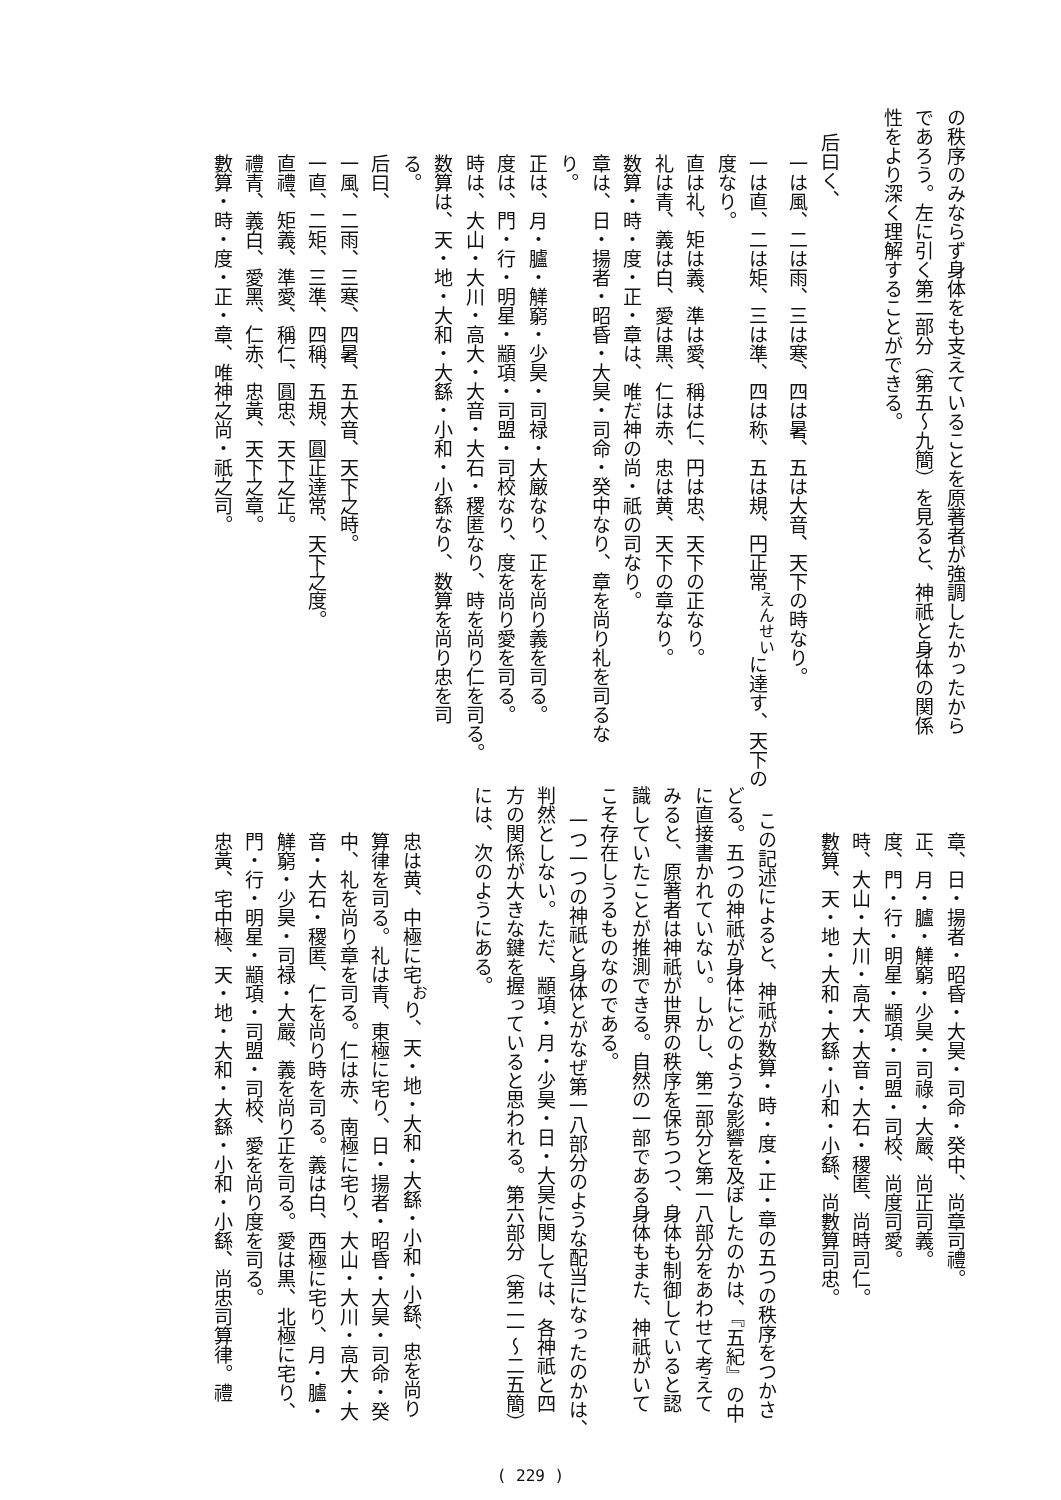の秩序のみならず身体をも支えていることを原著者が強調したかったから
であろう。左に引く第二部分（第五〜九簡）を見ると、神祇と身体の関係
性をより深く理解することができる。
后曰く、
一は風、二は雨、三は寒、四は暑、五は大音、天下の時なり。
一は直、二は矩、三は準、四は称、五は規、円正常<sup>えんせい</sup>に達す、天下の
度なり。
直は礼、矩は義、準は愛、稱は仁、円は忠、天下の正なり。
礼は青、義は白、愛は黒、仁は赤、忠は黄、天下の章なり。
数算・時・度・正・章は、唯だ神の尚・祇の司なり。
章は、日・揚者・昭昏・大昊・司命・癸中なり、章を尚り礼を司るな
り。
正は、月・臚・觲窮・少昊・司禄・大厳なり、正を尚り義を司る。
度は、門・行・明星・顓項・司盟・司校なり、度を尚り愛を司る。
時は、大山・大川・高大・大音・大石・稷匿なり、時を尚り仁を司る。
数算は、天・地・大和・大繇・小和・小繇なり、数算を尚り忠を司
る。
后曰、
一風、二雨、三寒、四暑、五大音、天下之時。
一直、二矩、三準、四稱、五規、圓正達常、天下之度。
直禮、矩義、準愛、稱仁、圓忠、天下之正。
禮青、義白、愛黑、仁赤、忠黃、天下之章。
數算・時・度・正・章、唯神之尚・祇之司。
章、日・揚者・昭昏・大昊・司命・癸中、尚章司禮。
正、月・臚・觲窮・少昊・司祿・大嚴、尚正司義。
度、門・行・明星・顓項・司盟・司校、尚度司愛。
時、大山・大川・高大・大音・大石・稷匿、尚時司仁。
數算、天・地・大和・大繇・小和・小繇、尚數算司忠。
この記述によると、神祇が数算・時・度・正・章の五つの秩序をつかさ
どる。五つの神祇が身体にどのような影響を及ぼしたのかは、『五紀』の中
に直接書かれていない。しかし、第二部分と第一八部分をあわせて考えて
みると、原著者は神祇が世界の秩序を保ちつつ、身体も制御していると認
識していたことが推測できる。自然の一部である身体もまた、神祇がいて
こそ存在しうるものなのである。
一つ一つの神祇と身体とがなぜ第一八部分のような配当になったのかは、
判然としない。ただ、顓項・月・少昊・日・大昊に関しては、各神祇と四
方の関係が大きな鍵を握っていると思われる。第六部分（第二一〜二五簡）
には、次のようにある。
忠は黄、中極に宅<sup>お</sup>り、天・地・大和・大繇・小和・小繇、忠を尚り
算律を司る。礼は青、東極に宅り、日・揚者・昭昏・大昊・司命・癸
中、礼を尚り章を司る。仁は赤、南極に宅り、大山・大川・高大・大
音・大石・稷匿、仁を尚り時を司る。義は白、西極に宅り、月・臚・
觲窮・少昊・司禄・大嚴、義を尚り正を司る。愛は黒、北極に宅り、
門・行・明星・顓項・司盟・司校、愛を尚り度を司る。
忠黃、宅中極、天・地・大和・大繇・小和・小繇、尚忠司算律。禮
( 229 )